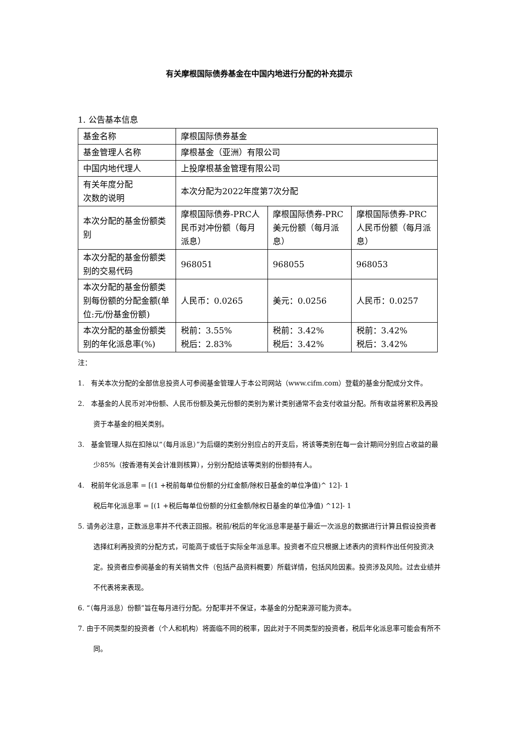有关摩根国际债券基金在中国内地进行分配的补充提示
1. 公告基本信息
| 基金名称 | 摩根国际债券基金 | | |
| 基金管理人名称 | 摩根基金（亚洲）有限公司 | | |
| 中国内地代理人 | 上投摩根基金管理有限公司 | | |
| 有关年度分配 次数的说明 | 本次分配为2022年度第7次分配 | | |
| 本次分配的基金份额类别 | 摩根国际债券-PRC人民币对冲份额（每月派息） | 摩根国际债券-PRC美元份额（每月派息） | 摩根国际债券-PRC人民币份额（每月派息） |
| 本次分配的基金份额类别的交易代码 | 968051 | 968055 | 968053 |
| 本次分配的基金份额类别每份额的分配金额(单位:元/份基金份额) | 人民币：0.0265 | 美元：0.0256 | 人民币：0.0257 |
| 本次分配的基金份额类别的年化派息率(%) | 税前：3.55% 税后：2.83% | 税前：3.42% 税后：3.42% | 税前：3.42% 税后：3.42% |
注：
1. 有关本次分配的全部信息投资人可参阅基金管理人于本公司网站（www.cifm.com）登载的基金分配成分文件。
2. 本基金的人民币对冲份额、人民币份额及美元份额的类别为累计类别通常不会支付收益分配。所有收益将累积及再投资于本基金的相关类别。
3. 基金管理人拟在扣除以“（每月派息）”为后缀的类别分别应占的开支后，将该等类别在每一会计期间分别应占收益的最少85%（按香港有关会计准则核算），分别分配给该等类别的份额持有人。
4. 税前年化派息率 = [(1 +税前每单位份额的分红金额/除权日基金的单位净值)^ 12]- 1
税后年化派息率 = [(1 +税后每单位份额的分红金额/除权日基金的单位净值) ^12]- 1
5. 请务必注意，正数派息率并不代表正回报。税前/税后的年化派息率是基于最近一次派息的数据进行计算且假设投资者选择红利再投资的分配方式，可能高于或低于实际全年派息率。投资者不应只根据上述表内的资料作出任何投资决定。投资者应参阅基金的有关销售文件（包括产品资料概要）所载详情，包括风险因素。投资涉及风险。过去业绩并不代表将来表现。
6. “（每月派息）份额”旨在每月进行分配。分配率并不保证，本基金的分配来源可能为资本。
7. 由于不同类型的投资者（个人和机构）将面临不同的税率，因此对于不同类型的投资者，税后年化派息率可能会有所不同。